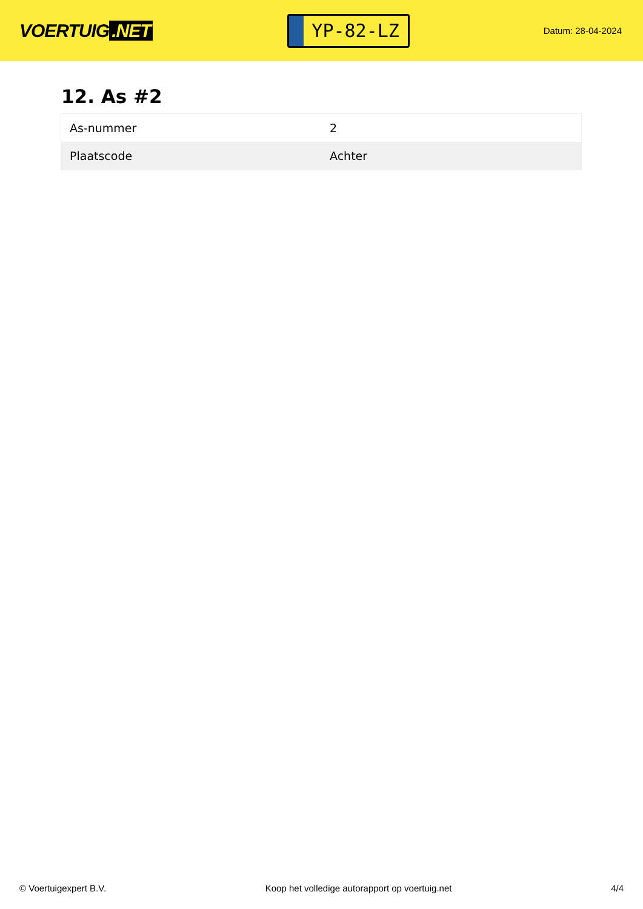VOERTUIG.NET
YP-82-LZ
Datum: 28-04-2024
12. As #2
| As-nummer | 2 |
| Plaatscode | Achter |
© Voertuigexpert B.V. Koop het volledige autorapport op voertuig.net 4/4